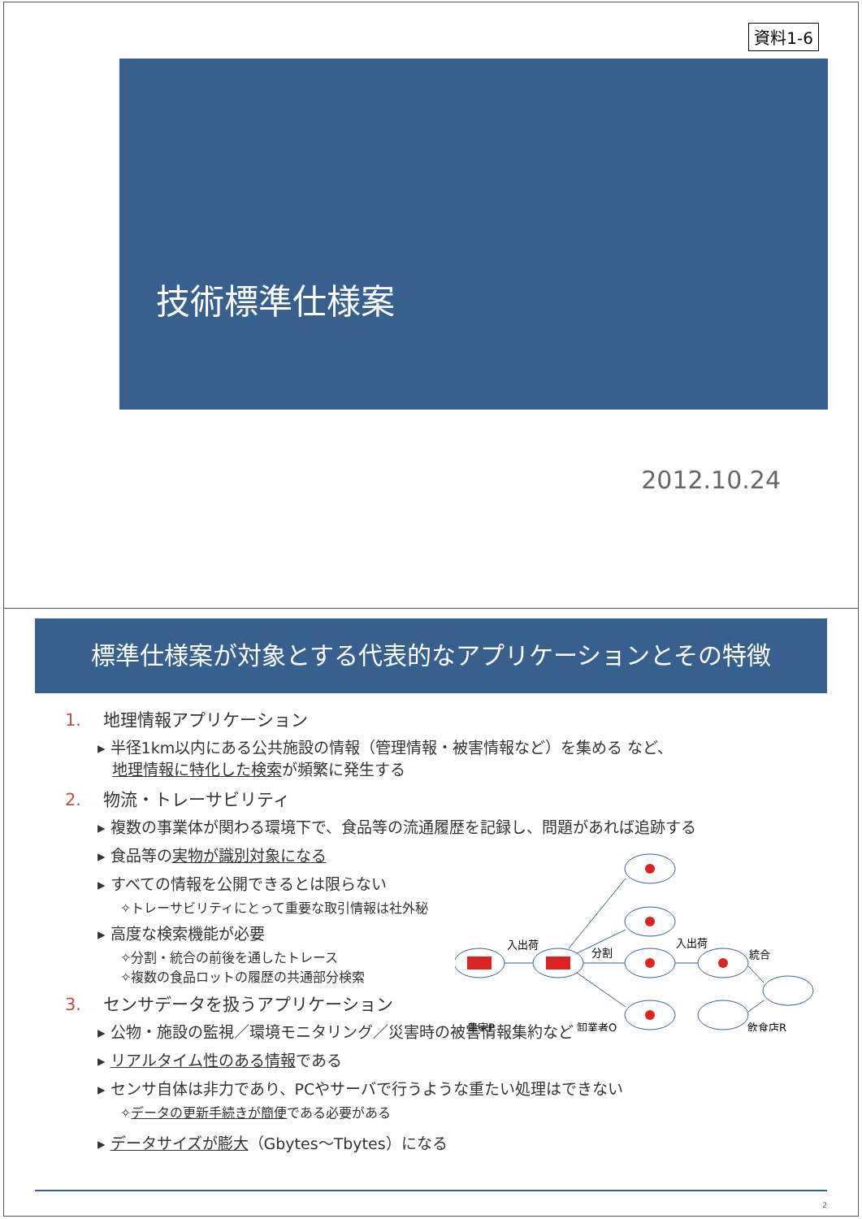資料1-6
技術標準仕様案
2012.10.24
標準仕様案が対象とする代表的なアプリケーションとその特徴
1. 地理情報アプリケーション
▸ 半径1km以内にある公共施設の情報（管理情報・被害情報など）を集める など、
地理情報に特化した検索が頻繁に発生する
2. 物流・トレーサビリティ
▸ 複数の事業体が関わる環境下で、食品等の流通履歴を記録し、問題があれば追跡する
▸ 食品等の実物が識別対象になる
▸ すべての情報を公開できるとは限らない
✧トレーサビリティにとって重要な取引情報は社外秘
▸ 高度な検索機能が必要
✧分割・統合の前後を通したトレース
✧複数の食品ロットの履歴の共通部分検索
3. センサデータを扱うアプリケーション
▸ 公物・施設の監視／環境モニタリング／災害時の被害情報集約など
▸ リアルタイム性のある情報である
▸ センサ自体は非力であり、PCやサーバで行うような重たい処理はできない
✧データの更新手続きが簡便である必要がある
▸ データサイズが膨大（Gbytes～Tbytes）になる
入出荷
分割
入出荷
統合
農家P
卸業者Q
飲食店R
2